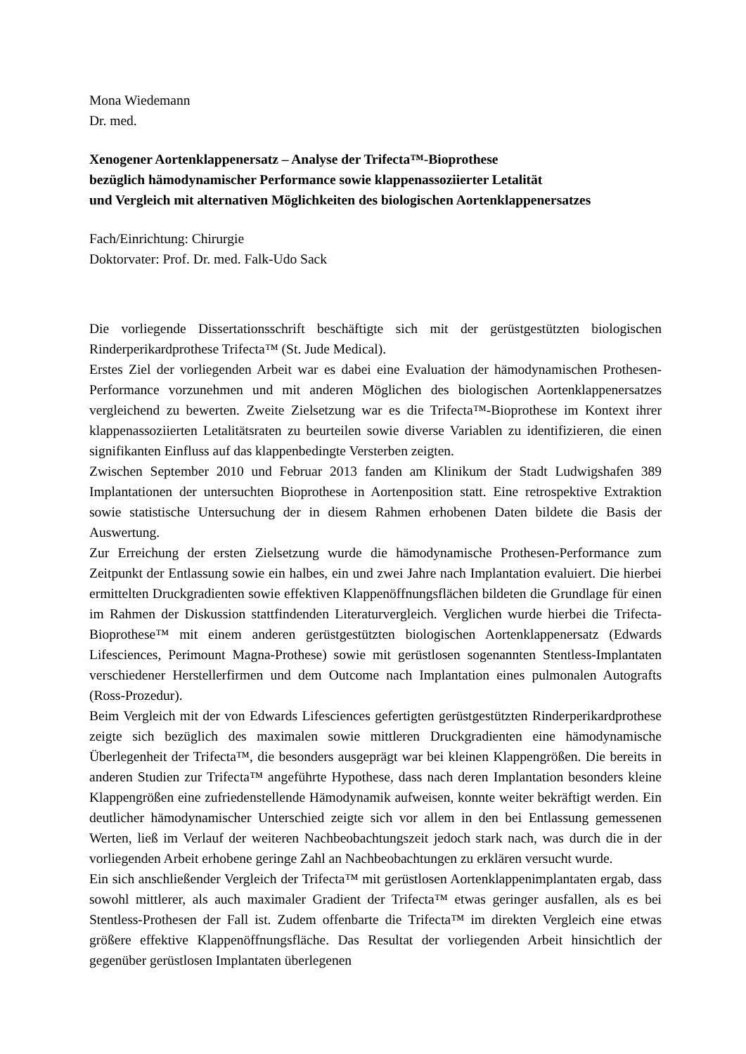Mona Wiedemann
Dr. med.
Xenogener Aortenklappenersatz – Analyse der Trifecta™-Bioprothese
bezüglich hämodynamischer Performance sowie klappenassoziierter Letalität
und Vergleich mit alternativen Möglichkeiten des biologischen Aortenklappenersatzes
Fach/Einrichtung: Chirurgie
Doktorvater: Prof. Dr. med. Falk-Udo Sack
Die vorliegende Dissertationsschrift beschäftigte sich mit der gerüstgestützten biologischen Rinderperikardprothese Trifecta™ (St. Jude Medical).
Erstes Ziel der vorliegenden Arbeit war es dabei eine Evaluation der hämodynamischen Prothesen-Performance vorzunehmen und mit anderen Möglichen des biologischen Aortenklappenersatzes vergleichend zu bewerten. Zweite Zielsetzung war es die Trifecta™-Bioprothese im Kontext ihrer klappenassoziierten Letalitätsraten zu beurteilen sowie diverse Variablen zu identifizieren, die einen signifikanten Einfluss auf das klappenbedingte Versterben zeigten.
Zwischen September 2010 und Februar 2013 fanden am Klinikum der Stadt Ludwigshafen 389 Implantationen der untersuchten Bioprothese in Aortenposition statt. Eine retrospektive Extraktion sowie statistische Untersuchung der in diesem Rahmen erhobenen Daten bildete die Basis der Auswertung.
Zur Erreichung der ersten Zielsetzung wurde die hämodynamische Prothesen-Performance zum Zeitpunkt der Entlassung sowie ein halbes, ein und zwei Jahre nach Implantation evaluiert. Die hierbei ermittelten Druckgradienten sowie effektiven Klappenöffnungsflächen bildeten die Grundlage für einen im Rahmen der Diskussion stattfindenden Literaturvergleich. Verglichen wurde hierbei die Trifecta-Bioprothese™ mit einem anderen gerüstgestützten biologischen Aortenklappenersatz (Edwards Lifesciences, Perimount Magna-Prothese) sowie mit gerüstlosen sogenannten Stentless-Implantaten verschiedener Herstellerfirmen und dem Outcome nach Implantation eines pulmonalen Autografts (Ross-Prozedur).
Beim Vergleich mit der von Edwards Lifesciences gefertigten gerüstgestützten Rinderperikardprothese zeigte sich bezüglich des maximalen sowie mittleren Druckgradienten eine hämodynamische Überlegenheit der Trifecta™, die besonders ausgeprägt war bei kleinen Klappengrößen. Die bereits in anderen Studien zur Trifecta™ angeführte Hypothese, dass nach deren Implantation besonders kleine Klappengrößen eine zufriedenstellende Hämodynamik aufweisen, konnte weiter bekräftigt werden. Ein deutlicher hämodynamischer Unterschied zeigte sich vor allem in den bei Entlassung gemessenen Werten, ließ im Verlauf der weiteren Nachbeobachtungszeit jedoch stark nach, was durch die in der vorliegenden Arbeit erhobene geringe Zahl an Nachbeobachtungen zu erklären versucht wurde.
Ein sich anschließender Vergleich der Trifecta™ mit gerüstlosen Aortenklappenimplantaten ergab, dass sowohl mittlerer, als auch maximaler Gradient der Trifecta™ etwas geringer ausfallen, als es bei Stentless-Prothesen der Fall ist. Zudem offenbarte die Trifecta™ im direkten Vergleich eine etwas größere effektive Klappenöffnungsfläche. Das Resultat der vorliegenden Arbeit hinsichtlich der gegenüber gerüstlosen Implantaten überlegenen